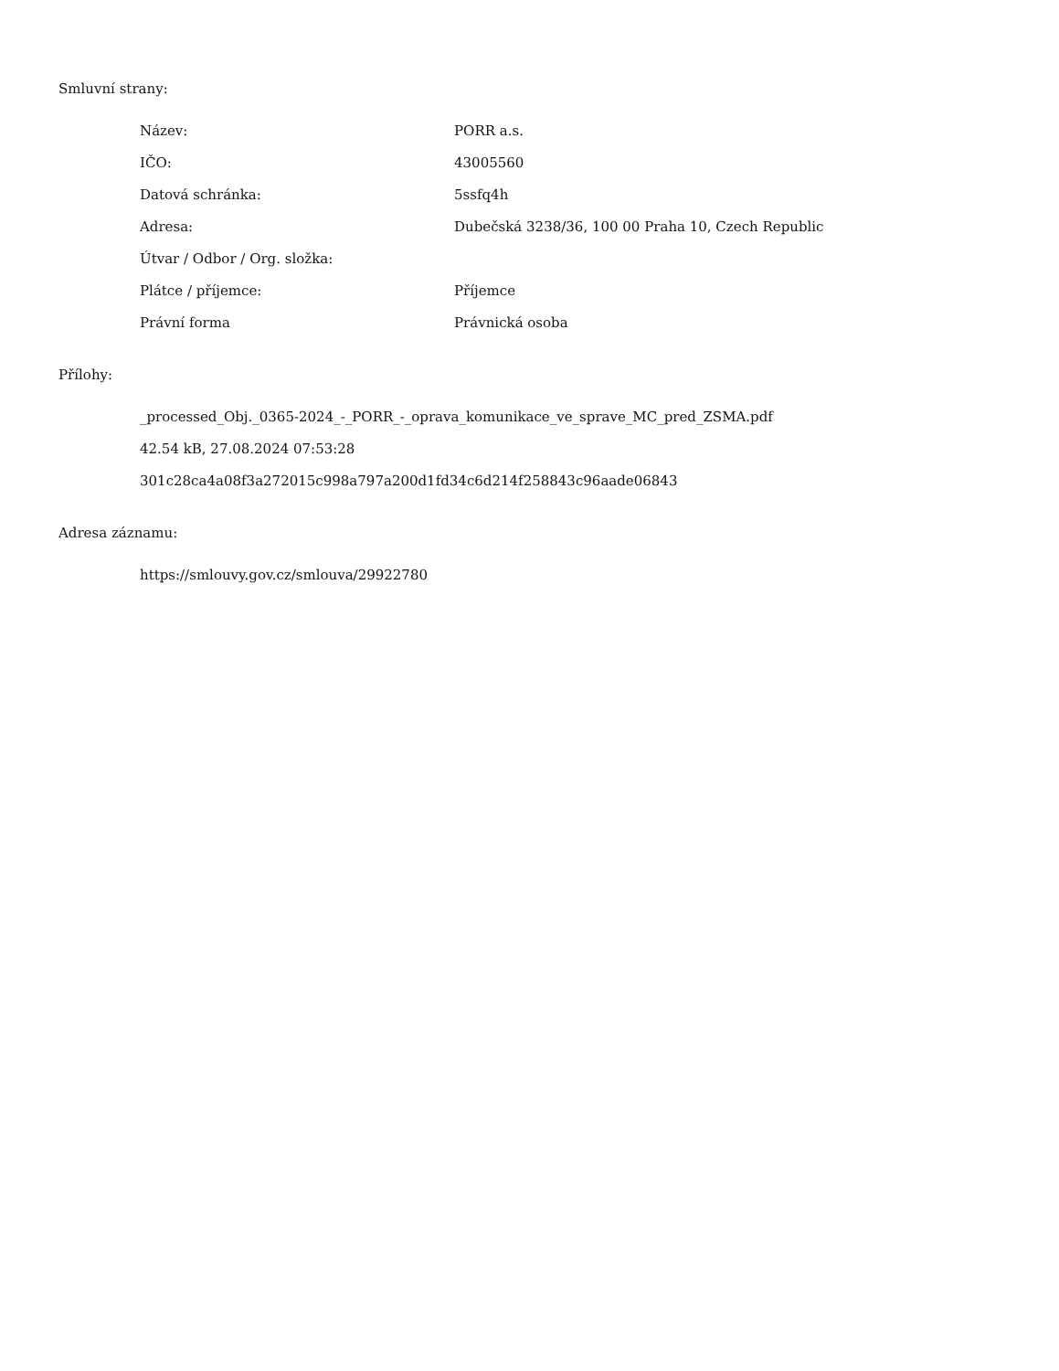Smluvní strany:
| Název: | PORR a.s. |
| IČO: | 43005560 |
| Datová schránka: | 5ssfq4h |
| Adresa: | Dubečská 3238/36, 100 00 Praha 10, Czech Republic |
| Útvar / Odbor / Org. složka: | |
| Plátce / příjemce: | Příjemce |
| Právní forma | Právnická osoba |
Přílohy:
_processed_Obj._0365-2024_-_PORR_-_oprava_komunikace_ve_sprave_MC_pred_ZSMA.pdf
42.54 kB, 27.08.2024 07:53:28
301c28ca4a08f3a272015c998a797a200d1fd34c6d214f258843c96aade06843
Adresa záznamu:
https://smlouvy.gov.cz/smlouva/29922780